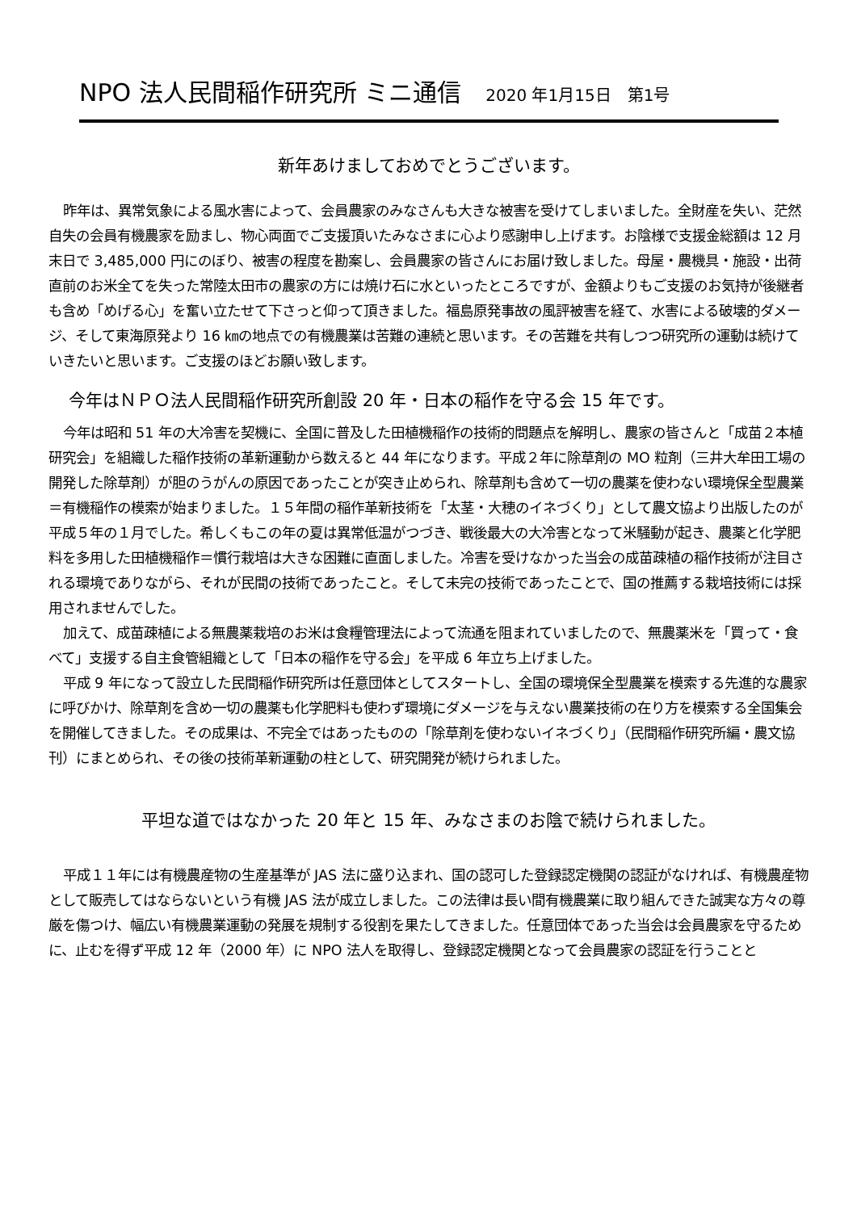NPO 法人民間稲作研究所 ミニ通信 2020 年1月15日　第1号
新年あけましておめでとうございます。
昨年は、異常気象による風水害によって、会員農家のみなさんも大きな被害を受けてしまいました。全財産を失い、茫然自失の会員有機農家を励まし、物心両面でご支援頂いたみなさまに心より感謝申し上げます。お陰様で支援金総額は 12 月末日で 3,485,000 円にのぼり、被害の程度を勘案し、会員農家の皆さんにお届け致しました。母屋・農機具・施設・出荷直前のお米全てを失った常陸太田市の農家の方には焼け石に水といったところですが、金額よりもご支援のお気持が後継者も含め「めげる心」を奮い立たせて下さっと仰って頂きました。福島原発事故の風評被害を経て、水害による破壊的ダメージ、そして東海原発より 16 ㎞の地点での有機農業は苦難の連続と思います。その苦難を共有しつつ研究所の運動は続けていきたいと思います。ご支援のほどお願い致します。
今年はＮＰＯ法人民間稲作研究所創設 20 年・日本の稲作を守る会 15 年です。
今年は昭和 51 年の大冷害を契機に、全国に普及した田植機稲作の技術的問題点を解明し、農家の皆さんと「成苗２本植研究会」を組織した稲作技術の革新運動から数えると 44 年になります。平成２年に除草剤の MO 粒剤（三井大牟田工場の開発した除草剤）が胆のうがんの原因であったことが突き止められ、除草剤も含めて一切の農薬を使わない環境保全型農業＝有機稲作の模索が始まりました。１５年間の稲作革新技術を「太茎・大穂のイネづくり」として農文協より出版したのが平成５年の１月でした。希しくもこの年の夏は異常低温がつづき、戦後最大の大冷害となって米騒動が起き、農薬と化学肥料を多用した田植機稲作＝慣行栽培は大きな困難に直面しました。冷害を受けなかった当会の成苗疎植の稲作技術が注目される環境でありながら、それが民間の技術であったこと。そして未完の技術であったことで、国の推薦する栽培技術には採用されませんでした。
加えて、成苗疎植による無農薬栽培のお米は食糧管理法によって流通を阻まれていましたので、無農薬米を「買って・食べて」支援する自主食管組織として「日本の稲作を守る会」を平成 6 年立ち上げました。
平成 9 年になって設立した民間稲作研究所は任意団体としてスタートし、全国の環境保全型農業を模索する先進的な農家に呼びかけ、除草剤を含め一切の農薬も化学肥料も使わず環境にダメージを与えない農業技術の在り方を模索する全国集会を開催してきました。その成果は、不完全ではあったものの「除草剤を使わないイネづくり」（民間稲作研究所編・農文協刊）にまとめられ、その後の技術革新運動の柱として、研究開発が続けられました。
平坦な道ではなかった 20 年と 15 年、みなさまのお陰で続けられました。
平成１１年には有機農産物の生産基準が JAS 法に盛り込まれ、国の認可した登録認定機関の認証がなければ、有機農産物として販売してはならないという有機 JAS 法が成立しました。この法律は長い間有機農業に取り組んできた誠実な方々の尊厳を傷つけ、幅広い有機農業運動の発展を規制する役割を果たしてきました。任意団体であった当会は会員農家を守るために、止むを得ず平成 12 年（2000 年）に NPO 法人を取得し、登録認定機関となって会員農家の認証を行うことと